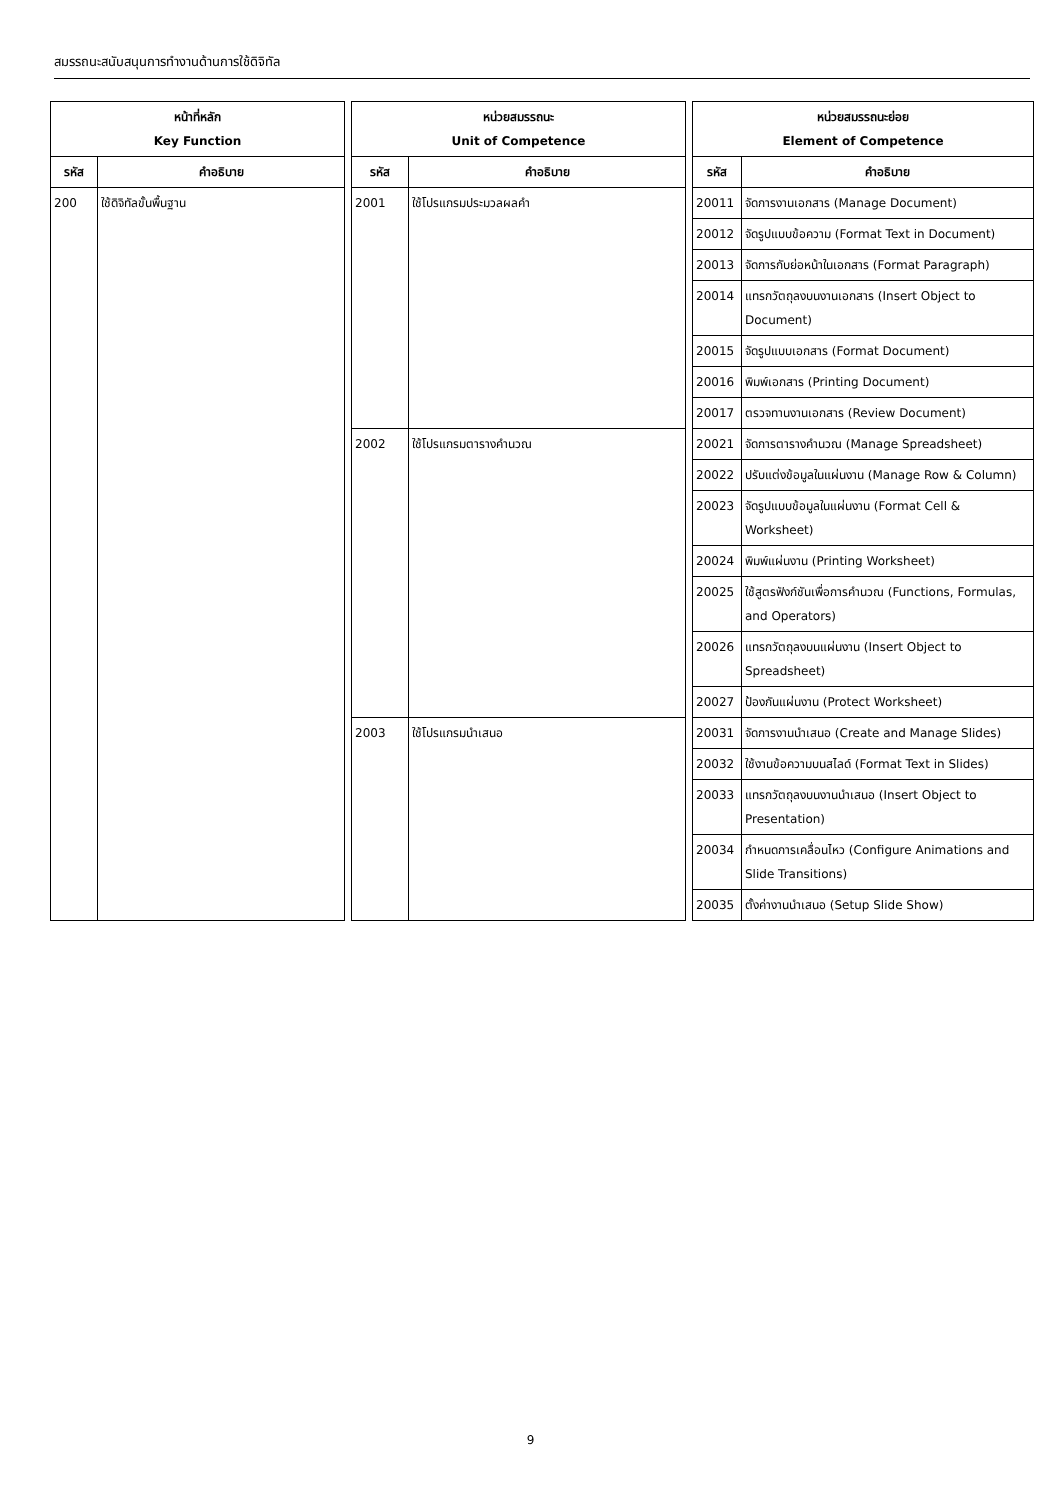สมรรถนะสนับสนุนการทำงานด้านการใช้ดิจิทัล
| หน้าที่หลัก Key Function | | | หน่วยสมรรถนะ Unit of Competence | | | หน่วยสมรรถนะย่อย Element of Competence | |
| รหัส | คำอธิบาย | | รหัส | คำอธิบาย | | รหัส | คำอธิบาย |
| 200 | ใช้ดิจิทัลขั้นพื้นฐาน | | 2001 | ใช้โปรแกรมประมวลผลคำ | | 20011 | จัดการงานเอกสาร (Manage Document) |
| | | | | | | 20012 | จัดรูปแบบข้อความ (Format Text in Document) |
| | | | | | | 20013 | จัดการกับย่อหน้าในเอกสาร (Format Paragraph) |
| | | | | | | 20014 | แทรกวัตถุลงบนงานเอกสาร (Insert Object to Document) |
| | | | | | | 20015 | จัดรูปแบบเอกสาร (Format Document) |
| | | | | | | 20016 | พิมพ์เอกสาร (Printing Document) |
| | | | | | | 20017 | ตรวจทานงานเอกสาร (Review Document) |
| | | | 2002 | ใช้โปรแกรมตารางคำนวณ | | 20021 | จัดการตารางคำนวณ (Manage Spreadsheet) |
| | | | | | | 20022 | ปรับแต่งข้อมูลในแผ่นงาน (Manage Row & Column) |
| | | | | | | 20023 | จัดรูปแบบข้อมูลในแผ่นงาน (Format Cell & Worksheet) |
| | | | | | | 20024 | พิมพ์แผ่นงาน (Printing Worksheet) |
| | | | | | | 20025 | ใช้สูตรฟังก์ชันเพื่อการคำนวณ (Functions, Formulas, and Operators) |
| | | | | | | 20026 | แทรกวัตถุลงบนแผ่นงาน (Insert Object to Spreadsheet) |
| | | | | | | 20027 | ป้องกันแผ่นงาน (Protect Worksheet) |
| | | | 2003 | ใช้โปรแกรมนำเสนอ | | 20031 | จัดการงานนำเสนอ (Create and Manage Slides) |
| | | | | | | 20032 | ใช้งานข้อความบนสไลด์ (Format Text in Slides) |
| | | | | | | 20033 | แทรกวัตถุลงบนงานนำเสนอ (Insert Object to Presentation) |
| | | | | | | 20034 | กำหนดการเคลื่อนไหว (Configure Animations and Slide Transitions) |
| | | | | | | 20035 | ตั้งค่างานนำเสนอ (Setup Slide Show) |
9